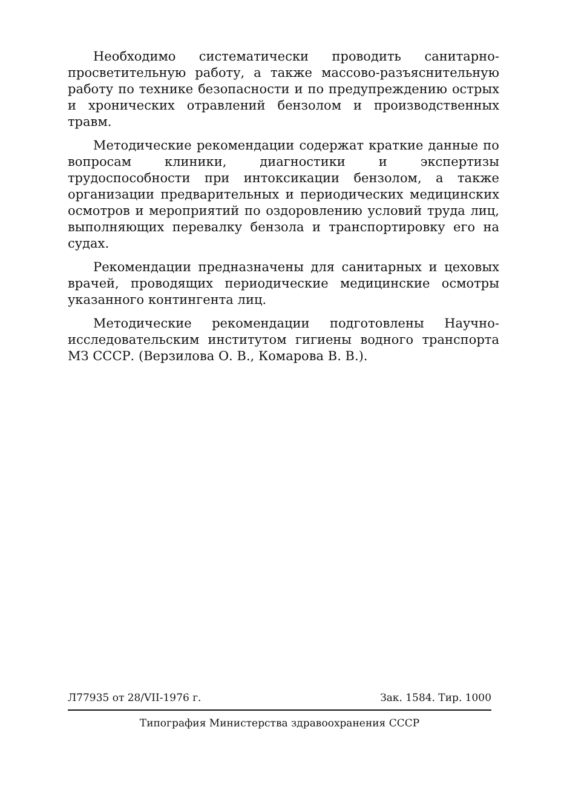Необходимо систематически проводить санитарно-просветительную работу, а также массово-разъяснительную работу по технике безопасности и по предупреждению острых и хронических отравлений бензолом и производственных травм.
Методические рекомендации содержат краткие данные по вопросам клиники, диагностики и экспертизы трудоспособности при интоксикации бензолом, а также организации предварительных и периодических медицинских осмотров и мероприятий по оздоровлению условий труда лиц, выполняющих перевалку бензола и транспортировку его на судах.
Рекомендации предназначены для санитарных и цеховых врачей, проводящих периодические медицинские осмотры указанного контингента лиц.
Методические рекомендации подготовлены Научно-исследовательским институтом гигиены водного транспорта МЗ СССР. (Верзилова О. В., Комарова В. В.).
Л77935 от 28/VII-1976 г. Зак. 1584. Тир. 1000
Типография Министерства здравоохранения СССР